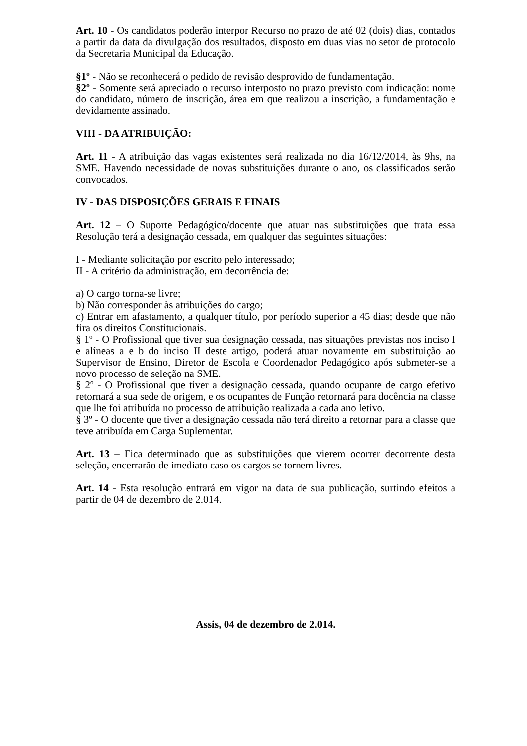Art. 10 - Os candidatos poderão interpor Recurso no prazo de até 02 (dois) dias, contados a partir da data da divulgação dos resultados, disposto em duas vias no setor de protocolo da Secretaria Municipal da Educação.
§1º - Não se reconhecerá o pedido de revisão desprovido de fundamentação.
§2º - Somente será apreciado o recurso interposto no prazo previsto com indicação: nome do candidato, número de inscrição, área em que realizou a inscrição, a fundamentação e devidamente assinado.
VIII - DA ATRIBUIÇÃO:
Art. 11 - A atribuição das vagas existentes será realizada no dia 16/12/2014, às 9hs, na SME. Havendo necessidade de novas substituições durante o ano, os classificados serão convocados.
IV - DAS DISPOSIÇÕES GERAIS E FINAIS
Art. 12 – O Suporte Pedagógico/docente que atuar nas substituições que trata essa Resolução terá a designação cessada, em qualquer das seguintes situações:
I - Mediante solicitação por escrito pelo interessado;
II - A critério da administração, em decorrência de:
a) O cargo torna-se livre;
b) Não corresponder às atribuições do cargo;
c) Entrar em afastamento, a qualquer título, por período superior a 45 dias; desde que não fira os direitos Constitucionais.
§ 1º - O Profissional que tiver sua designação cessada, nas situações previstas nos inciso I e alíneas a e b do inciso II deste artigo, poderá atuar novamente em substituição ao Supervisor de Ensino, Diretor de Escola e Coordenador Pedagógico após submeter-se a novo processo de seleção na SME.
§ 2º - O Profissional que tiver a designação cessada, quando ocupante de cargo efetivo retornará a sua sede de origem, e os ocupantes de Função retornará para docência na classe que lhe foi atribuída no processo de atribuição realizada a cada ano letivo.
§ 3º - O docente que tiver a designação cessada não terá direito a retornar para a classe que teve atribuída em Carga Suplementar.
Art. 13 – Fica determinado que as substituições que vierem ocorrer decorrente desta seleção, encerrarão de imediato caso os cargos se tornem livres.
Art. 14 - Esta resolução entrará em vigor na data de sua publicação, surtindo efeitos a partir de 04 de dezembro de 2.014.
Assis, 04 de dezembro de 2.014.